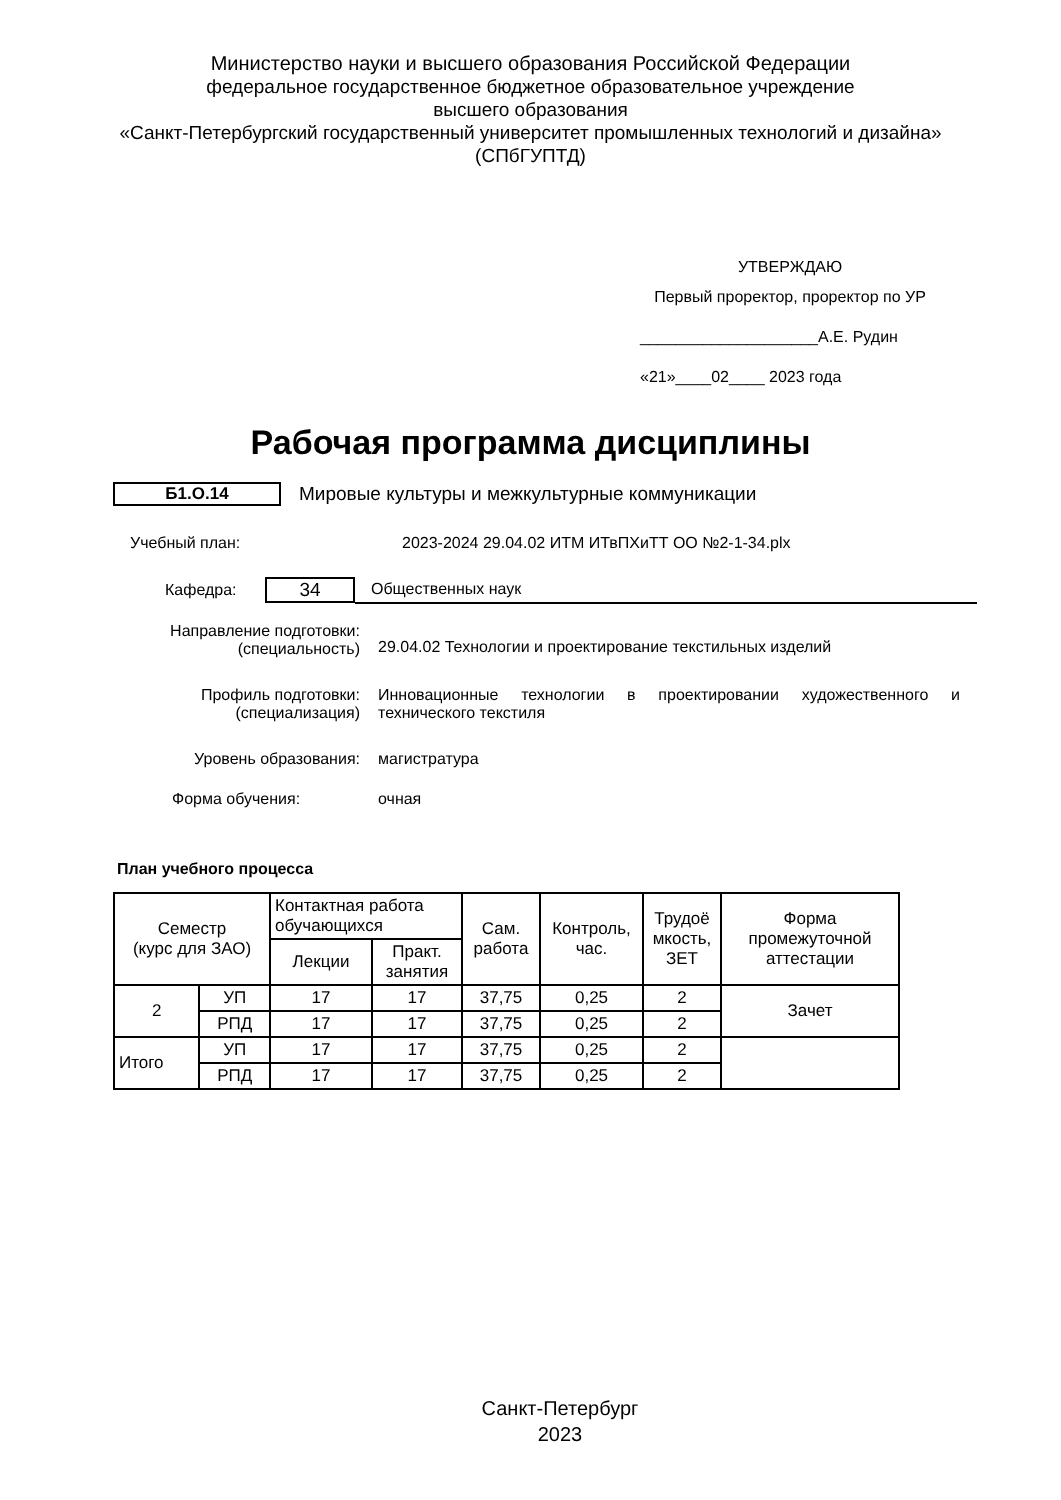Министерство науки и высшего образования Российской Федерации
федеральное государственное бюджетное образовательное учреждение
высшего образования
«Санкт-Петербургский государственный университет промышленных технологий и дизайна»
(СПбГУПТД)
УТВЕРЖДАЮ
Первый проректор, проректор по УР
____________________А.Е. Рудин
«21»____02____ 2023 года
Рабочая программа дисциплины
Б1.О.14
Мировые культуры и межкультурные коммуникации
Учебный план: 2023-2024 29.04.02 ИТМ ИТвПХиТТ ОО №2-1-34.plx
Кафедра: 34 Общественных наук
| Направление подготовки: (специальность) | 29.04.02 Технологии и проектирование текстильных изделий |
| Профиль подготовки: (специализация) | Инновационные технологии в проектировании художественного и технического текстиля |
| Уровень образования: | магистратура |
| Форма обучения: | очная |
План учебного процесса
| Семестр (курс для ЗАО) | | Контактная работа обучающихся | | Сам. работа | Контроль, час. | Трудоё мкость, ЗЕТ | Форма промежуточной аттестации |
| --- | --- | --- | --- | --- | --- | --- | --- |
| | | Лекции | Практ. занятия | | | | |
| 2 | УП | 17 | 17 | 37,75 | 0,25 | 2 | Зачет |
| | РПД | 17 | 17 | 37,75 | 0,25 | 2 | |
| Итого | УП | 17 | 17 | 37,75 | 0,25 | 2 | |
| | РПД | 17 | 17 | 37,75 | 0,25 | 2 | |
Санкт-Петербург
2023